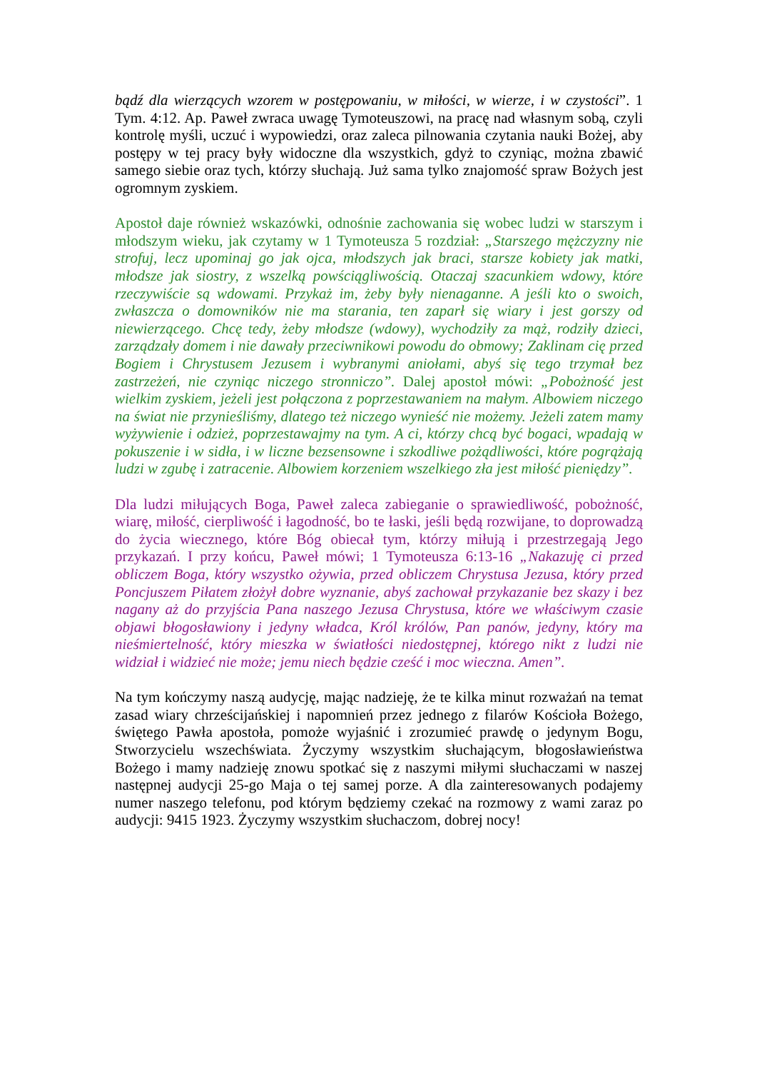bądź dla wierzących wzorem w postępowaniu, w miłości, w wierze, i w czystości”. 1 Tym. 4:12. Ap. Paweł zwraca uwagę Tymoteuszowi, na pracę nad własnym sobą, czyli kontrolę myśli, uczuć i wypowiedzi, oraz zaleca pilnowania czytania nauki Bożej, aby postępy w tej pracy były widoczne dla wszystkich, gdyż to czyniąc, można zbawić samego siebie oraz tych, którzy słuchają. Już sama tylko znajomość spraw Bożych jest ogromnym zyskiem.
Apostoł daje również wskazówki, odnośnie zachowania się wobec ludzi w starszym i młodszym wieku, jak czytamy w 1 Tymoteusza 5 rozdział: „Starszego mężczyzny nie strofuj, lecz upominaj go jak ojca, młodszych jak braci, starsze kobiety jak matki, młodsze jak siostry, z wszelką powściągliwością. Otaczaj szacunkiem wdowy, które rzeczywiście są wdowami. Przykaż im, żeby były nienaganne. A jeśli kto o swoich, zwłaszcza o domowników nie ma starania, ten zaparł się wiary i jest gorszy od niewierzącego. Chcę tedy, żeby młodsze (wdowy), wychodziły za mąż, rodziły dzieci, zarządzały domem i nie dawały przeciwnikowi powodu do obmowy; Zaklinam cię przed Bogiem i Chrystusem Jezusem i wybranymi aniołami, abyś się tego trzymał bez zastrzeżeń, nie czyniąc niczego stronniczo”. Dalej apostoł mówi: „Pobożność jest wielkim zyskiem, jeżeli jest połączona z poprzestawaniem na małym. Albowiem niczego na świat nie przynieśliśmy, dlatego też niczego wynieść nie możemy. Jeżeli zatem mamy wyżywienie i odzież, poprzestawajmy na tym. A ci, którzy chcą być bogaci, wpadają w pokuszenie i w sidła, i w liczne bezsensowne i szkodliwe pożądliwości, które pogrążają ludzi w zgubę i zatracenie. Albowiem korzeniem wszelkiego zła jest miłość pieniędzy”.
Dla ludzi miłujących Boga, Paweł zaleca zabieganie o sprawiedliwość, pobożność, wiarę, miłość, cierpliwość i łagodność, bo te łaski, jeśli będą rozwijane, to doprowadzą do życia wiecznego, które Bóg obiecał tym, którzy miłują i przestrzegają Jego przykazań. I przy końcu, Paweł mówi; 1 Tymoteusza 6:13-16 „Nakazuję ci przed obliczem Boga, który wszystko ożywia, przed obliczem Chrystusa Jezusa, który przed Poncjuszem Piłatem złożył dobre wyznanie, abyś zachował przykazanie bez skazy i bez nagany aż do przyjścia Pana naszego Jezusa Chrystusa, które we właściwym czasie objawi błogosławiony i jedyny władca, Król królów, Pan panów, jedyny, który ma nieśmiertelność, który mieszka w światłości niedostępnej, którego nikt z ludzi nie widział i widzieć nie może; jemu niech będzie cześć i moc wieczna. Amen”.
Na tym kończymy naszą audycję, mając nadzieję, że te kilka minut rozważań na temat zasad wiary chrześcijańskiej i napomnień przez jednego z filarów Kościoła Bożego, świętego Pawła apostoła, pomoże wyjaśnić i zrozumieć prawdę o jedynym Bogu, Stworzycielu wszechświata. Życzymy wszystkim słuchającym, błogosławieństwa Bożego i mamy nadzieję znowu spotkać się z naszymi miłymi słuchaczami w naszej następnej audycji 25-go Maja o tej samej porze. A dla zainteresowanych podajemy numer naszego telefonu, pod którym będziemy czekać na rozmowy z wami zaraz po audycji: 9415 1923. Życzymy wszystkim słuchaczom, dobrej nocy!